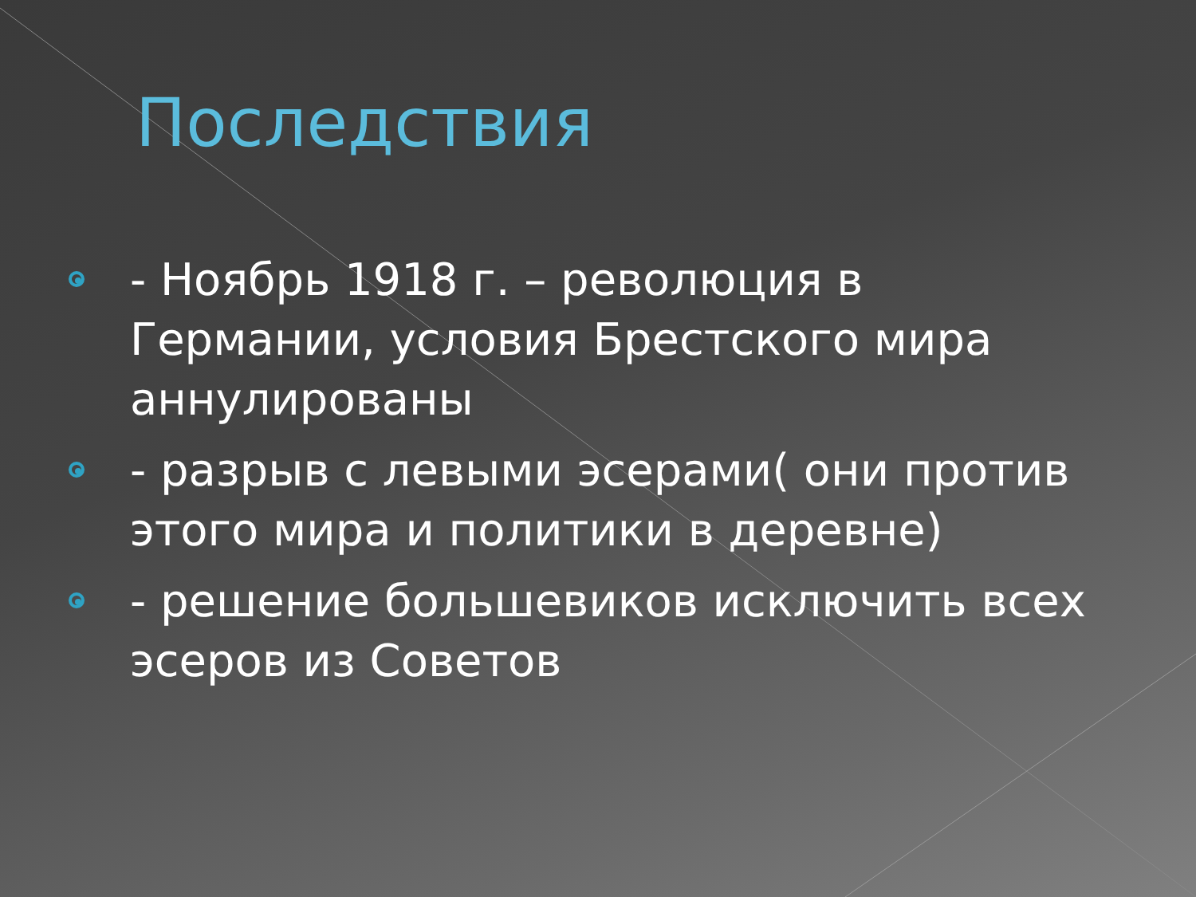Последствия
- Ноябрь 1918 г. – революция в Германии, условия Брестского мира аннулированы
- разрыв с левыми эсерами( они против этого мира и политики в деревне)
- решение большевиков исключить всех эсеров из Советов